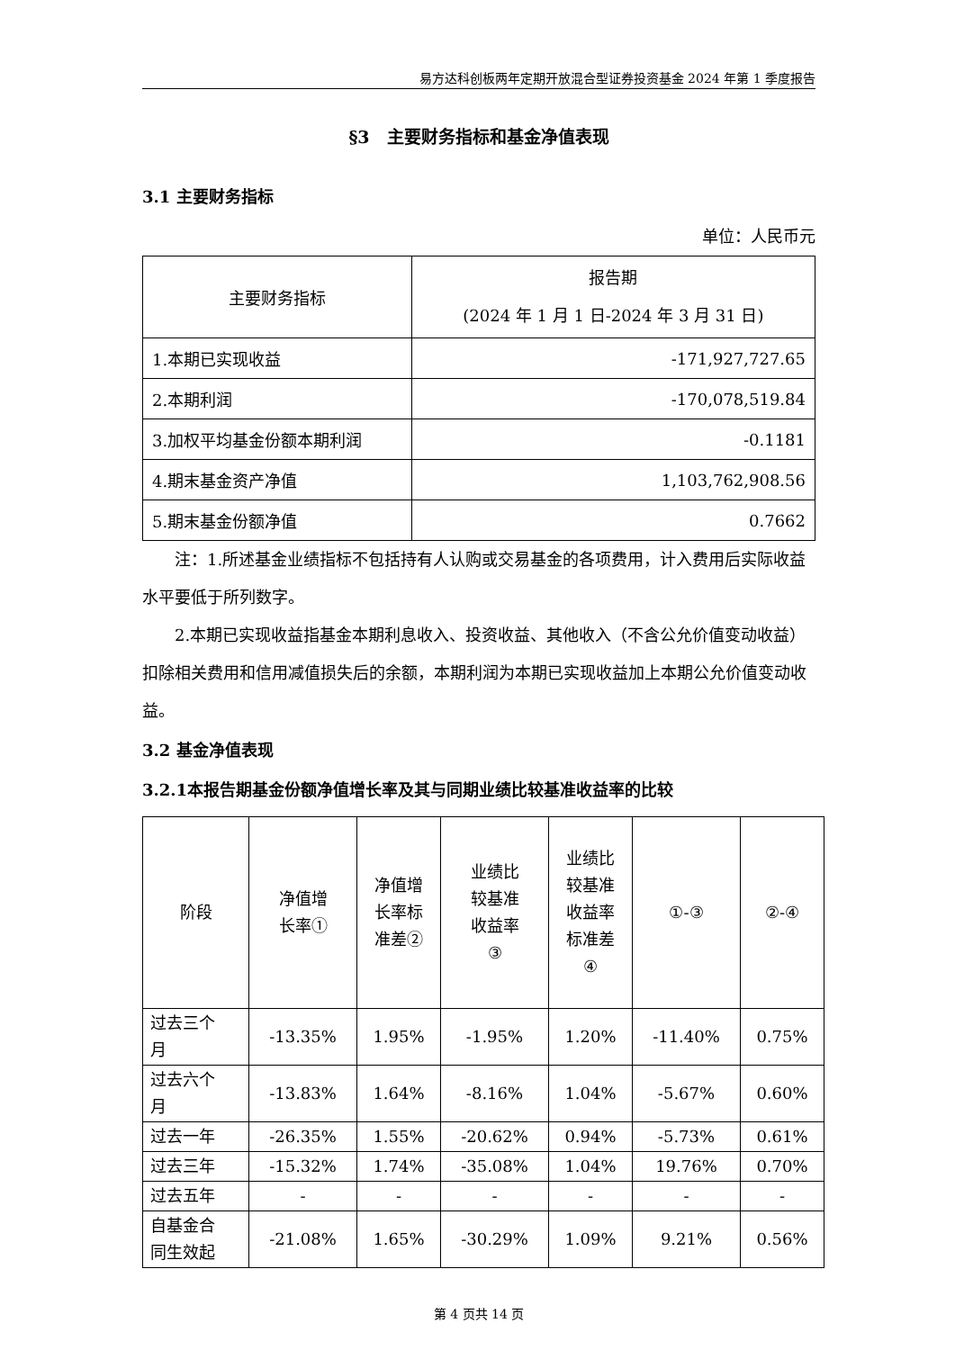易方达科创板两年定期开放混合型证券投资基金 2024 年第 1 季度报告
§3　主要财务指标和基金净值表现
3.1 主要财务指标
单位：人民币元
| 主要财务指标 | 报告期 (2024 年 1 月 1 日-2024 年 3 月 31 日) |
| --- | --- |
| 1.本期已实现收益 | -171,927,727.65 |
| 2.本期利润 | -170,078,519.84 |
| 3.加权平均基金份额本期利润 | -0.1181 |
| 4.期末基金资产净值 | 1,103,762,908.56 |
| 5.期末基金份额净值 | 0.7662 |
注：1.所述基金业绩指标不包括持有人认购或交易基金的各项费用，计入费用后实际收益水平要低于所列数字。
2.本期已实现收益指基金本期利息收入、投资收益、其他收入（不含公允价值变动收益）扣除相关费用和信用减值损失后的余额，本期利润为本期已实现收益加上本期公允价值变动收益。
3.2 基金净值表现
3.2.1本报告期基金份额净值增长率及其与同期业绩比较基准收益率的比较
| 阶段 | 净值增 长率① | 净值增 长率标 准差② | 业绩比 较基准 收益率 ③ | 业绩比 较基准 收益率 标准差 ④ | ①-③ | ②-④ |
| --- | --- | --- | --- | --- | --- | --- |
| 过去三个 月 | -13.35% | 1.95% | -1.95% | 1.20% | -11.40% | 0.75% |
| 过去六个 月 | -13.83% | 1.64% | -8.16% | 1.04% | -5.67% | 0.60% |
| 过去一年 | -26.35% | 1.55% | -20.62% | 0.94% | -5.73% | 0.61% |
| 过去三年 | -15.32% | 1.74% | -35.08% | 1.04% | 19.76% | 0.70% |
| 过去五年 | - | - | - | - | - | - |
| 自基金合 同生效起 | -21.08% | 1.65% | -30.29% | 1.09% | 9.21% | 0.56% |
第 4 页共 14 页